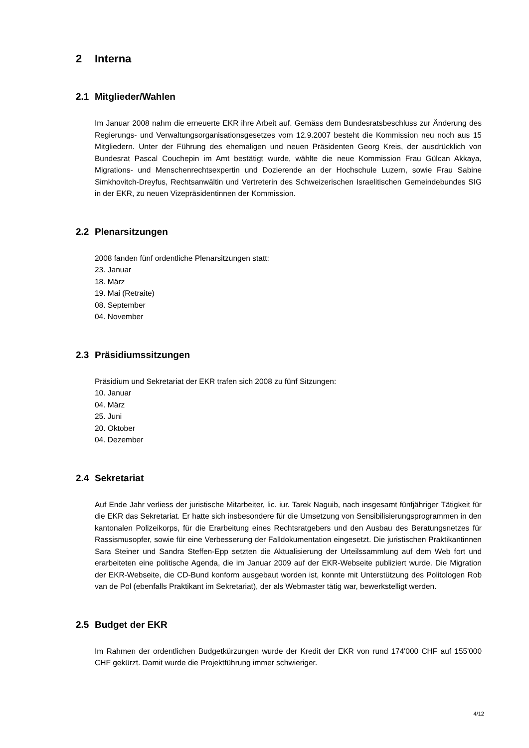2 Interna
2.1 Mitglieder/Wahlen
Im Januar 2008 nahm die erneuerte EKR ihre Arbeit auf. Gemäss dem Bundesratsbeschluss zur Änderung des Regierungs- und Verwaltungsorganisationsgesetzes vom 12.9.2007 besteht die Kommission neu noch aus 15 Mitgliedern. Unter der Führung des ehemaligen und neuen Präsidenten Georg Kreis, der ausdrücklich von Bundesrat Pascal Couchepin im Amt bestätigt wurde, wählte die neue Kommission Frau Gülcan Akkaya, Migrations- und Menschenrechtsexpertin und Dozierende an der Hochschule Luzern, sowie Frau Sabine Simkhovitch-Dreyfus, Rechtsanwältin und Vertreterin des Schweizerischen Israelitischen Gemeindebundes SIG in der EKR, zu neuen Vizepräsidentinnen der Kommission.
2.2 Plenarsitzungen
2008 fanden fünf ordentliche Plenarsitzungen statt:
23. Januar
18. März
19. Mai (Retraite)
08. September
04. November
2.3 Präsidiumssitzungen
Präsidium und Sekretariat der EKR trafen sich 2008 zu fünf Sitzungen:
10. Januar
04. März
25. Juni
20. Oktober
04. Dezember
2.4 Sekretariat
Auf Ende Jahr verliess der juristische Mitarbeiter, lic. iur. Tarek Naguib, nach insgesamt fünfjähriger Tätigkeit für die EKR das Sekretariat. Er hatte sich insbesondere für die Umsetzung von Sensibilisierungsprogrammen in den kantonalen Polizeikorps, für die Erarbeitung eines Rechtsratgebers und den Ausbau des Beratungsnetzes für Rassismusopfer, sowie für eine Verbesserung der Falldokumentation eingesetzt. Die juristischen Praktikantinnen Sara Steiner und Sandra Steffen-Epp setzten die Aktualisierung der Urteilssammlung auf dem Web fort und erarbeiteten eine politische Agenda, die im Januar 2009 auf der EKR-Webseite publiziert wurde. Die Migration der EKR-Webseite, die CD-Bund konform ausgebaut worden ist, konnte mit Unterstützung des Politologen Rob van de Pol (ebenfalls Praktikant im Sekretariat), der als Webmaster tätig war, bewerkstelligt werden.
2.5 Budget der EKR
Im Rahmen der ordentlichen Budgetkürzungen wurde der Kredit der EKR von rund 174'000 CHF auf 155'000 CHF gekürzt. Damit wurde die Projektführung immer schwieriger.
4/12